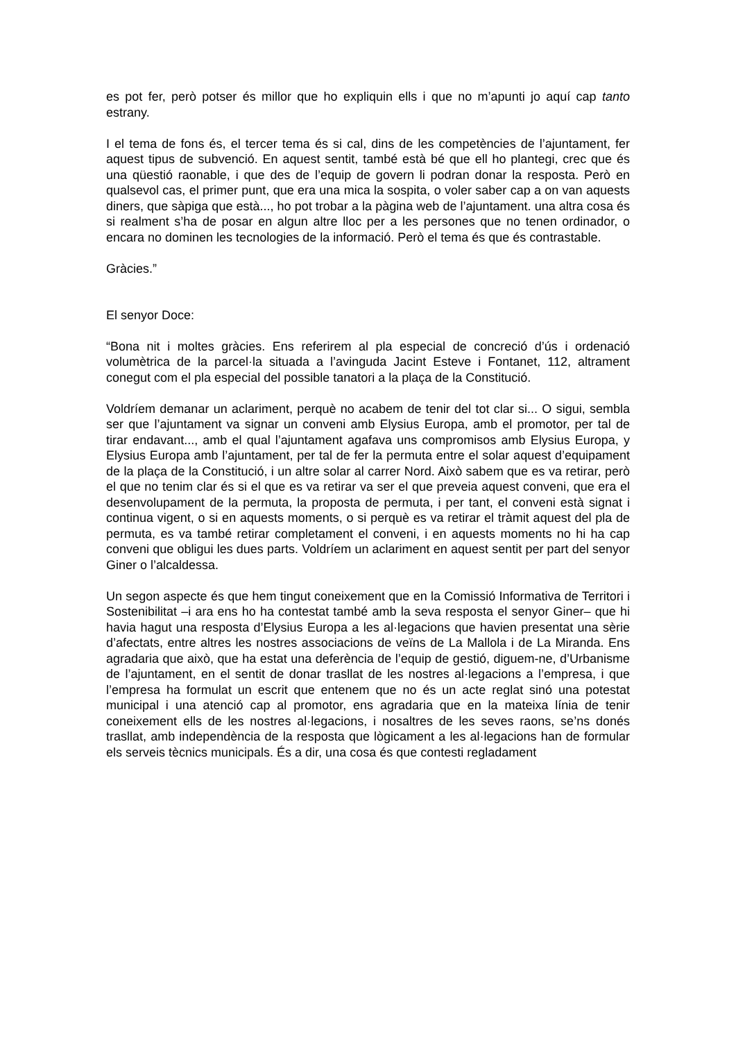es pot fer, però potser és millor que ho expliquin ells i que no m’apunti jo aquí cap tanto estrany.
I el tema de fons és, el tercer tema és si cal, dins de les competències de l’ajuntament, fer aquest tipus de subvenció. En aquest sentit, també està bé que ell ho plantegi, crec que és una qüestió raonable, i que des de l’equip de govern li podran donar la resposta. Però en qualsevol cas, el primer punt, que era una mica la sospita, o voler saber cap a on van aquests diners, que sàpiga que està..., ho pot trobar a la pàgina web de l’ajuntament. una altra cosa és si realment s’ha de posar en algun altre lloc per a les persones que no tenen ordinador, o encara no dominen les tecnologies de la informació. Però el tema és que és contrastable.
Gràcies.”
El senyor Doce:
“Bona nit i moltes gràcies. Ens referirem al pla especial de concreció d’ús i ordenació volumètrica de la parcel·la situada a l’avinguda Jacint Esteve i Fontanet, 112, altrament conegut com el pla especial del possible tanatori a la plaça de la Constitució.
Voldríem demanar un aclariment, perquè no acabem de tenir del tot clar si... O sigui, sembla ser que l’ajuntament va signar un conveni amb Elysius Europa, amb el promotor, per tal de tirar endavant..., amb el qual l’ajuntament agafava uns compromisos amb Elysius Europa, y Elysius Europa amb l’ajuntament, per tal de fer la permuta entre el solar aquest d’equipament de la plaça de la Constitució, i un altre solar al carrer Nord. Això sabem que es va retirar, però el que no tenim clar és si el que es va retirar va ser el que preveia aquest conveni, que era el desenvolupament de la permuta, la proposta de permuta, i per tant, el conveni està signat i continua vigent, o si en aquests moments, o si perquè es va retirar el tràmit aquest del pla de permuta, es va també retirar completament el conveni, i en aquests moments no hi ha cap conveni que obligui les dues parts. Voldríem un aclariment en aquest sentit per part del senyor Giner o l’alcaldessa.
Un segon aspecte és que hem tingut coneixement que en la Comissió Informativa de Territori i Sostenibilitat –i ara ens ho ha contestat també amb la seva resposta el senyor Giner– que hi havia hagut una resposta d’Elysius Europa a les al·legacions que havien presentat una sèrie d’afectats, entre altres les nostres associacions de veïns de La Mallola i de La Miranda. Ens agradaria que això, que ha estat una deferència de l’equip de gestió, diguem-ne, d’Urbanisme de l’ajuntament, en el sentit de donar trasllat de les nostres al·legacions a l’empresa, i que l’empresa ha formulat un escrit que entenem que no és un acte reglat sinó una potestat municipal i una atenció cap al promotor, ens agradaria que en la mateixa línia de tenir coneixement ells de les nostres al·legacions, i nosaltres de les seves raons, se’ns donés trasllat, amb independència de la resposta que lògicament a les al·legacions han de formular els serveis tècnics municipals. És a dir, una cosa és que contesti regladament